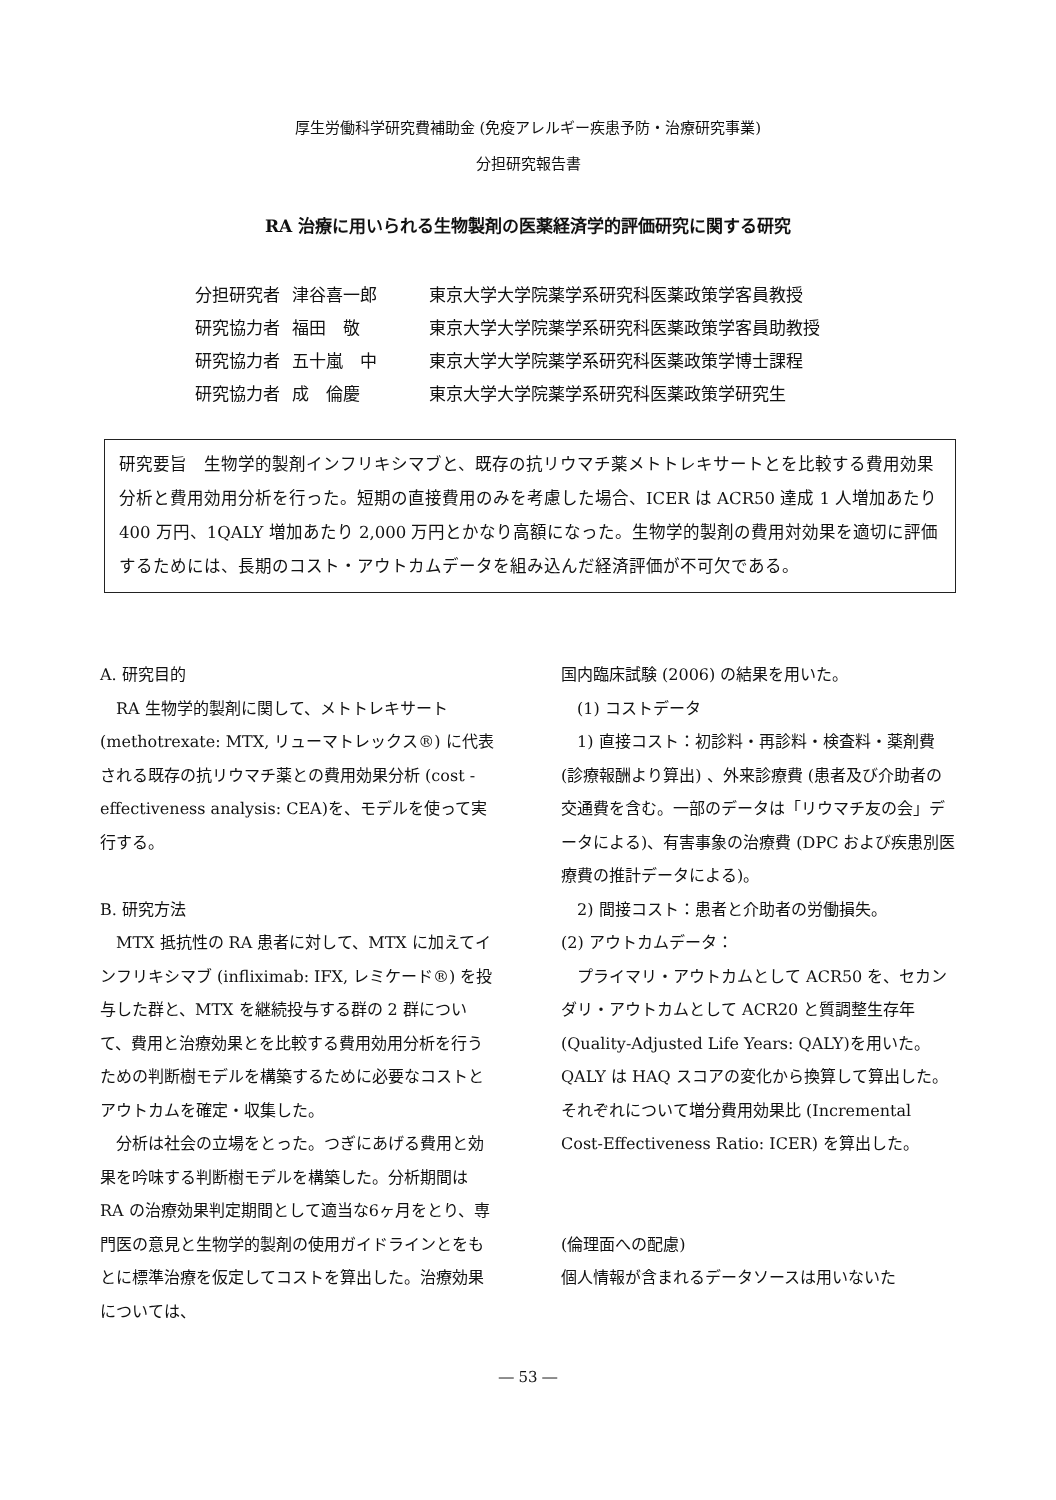厚生労働科学研究費補助金 (免疫アレルギー疾患予防・治療研究事業)
分担研究報告書
RA 治療に用いられる生物製剤の医薬経済学的評価研究に関する研究
| 分担研究者 | 津谷喜一郎 | 東京大学大学院薬学系研究科医薬政策学客員教授 |
| 研究協力者 | 福田 敬 | 東京大学大学院薬学系研究科医薬政策学客員助教授 |
| 研究協力者 | 五十嵐 中 | 東京大学大学院薬学系研究科医薬政策学博士課程 |
| 研究協力者 | 成 倫慶 | 東京大学大学院薬学系研究科医薬政策学研究生 |
研究要旨　生物学的製剤インフリキシマブと、既存の抗リウマチ薬メトトレキサートとを比較する費用効果分析と費用効用分析を行った。短期の直接費用のみを考慮した場合、ICER は ACR50 達成 1 人増加あたり 400 万円、1QALY 増加あたり 2,000 万円とかなり高額になった。生物学的製剤の費用対効果を適切に評価するためには、長期のコスト・アウトカムデータを組み込んだ経済評価が不可欠である。
A. 研究目的
　RA 生物学的製剤に関して、メトトレキサート (methotrexate: MTX, リューマトレックス®) に代表される既存の抗リウマチ薬との費用効果分析 (cost -effectiveness analysis: CEA)を、モデルを使って実行する。
B. 研究方法
　MTX 抵抗性の RA 患者に対して、MTX に加えてインフリキシマブ (infliximab: IFX, レミケード®) を投与した群と、MTX を継続投与する群の 2 群について、費用と治療効果とを比較する費用効用分析を行うための判断樹モデルを構築するために必要なコストとアウトカムを確定・収集した。
　分析は社会の立場をとった。つぎにあげる費用と効果を吟味する判断樹モデルを構築した。分析期間は RA の治療効果判定期間として適当な6ヶ月をとり、専門医の意見と生物学的製剤の使用ガイドラインとをもとに標準治療を仮定してコストを算出した。治療効果については、
国内臨床試験 (2006) の結果を用いた。
　(1) コストデータ
　1) 直接コスト：初診料・再診料・検査料・薬剤費 (診療報酬より算出) 、外来診療費 (患者及び介助者の交通費を含む。一部のデータは「リウマチ友の会」データによる)、有害事象の治療費 (DPC および疾患別医療費の推計データによる)。
　2) 間接コスト：患者と介助者の労働損失。
(2) アウトカムデータ：
　プライマリ・アウトカムとして ACR50 を、セカンダリ・アウトカムとして ACR20 と質調整生存年 (Quality-Adjusted Life Years: QALY)を用いた。QALY は HAQ スコアの変化から換算して算出した。それぞれについて増分費用効果比 (Incremental Cost-Effectiveness Ratio: ICER) を算出した。
(倫理面への配慮)
個人情報が含まれるデータソースは用いないた
― 53 ―